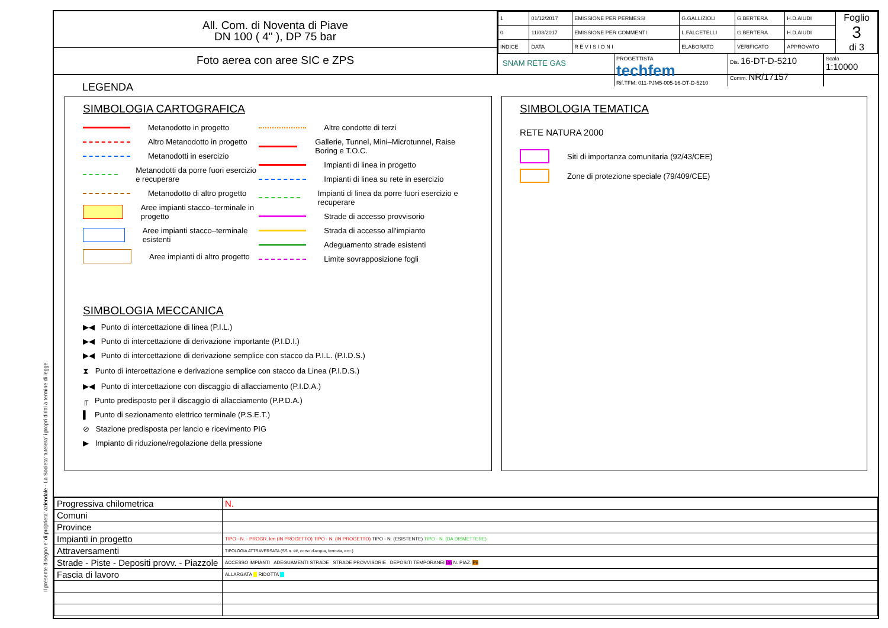Il presente disegno e' di proprieta' aziendale - La Societa' tutelera' i propri diritti a termine di legge.
All. Com. di Noventa di Piave
DN 100 ( 4" ), DP 75 bar
Foto aerea con aree SIC e ZPS
| 1 | 01/12/2017 | EMISSIONE PER PERMESSI | G.GALLIZIOLI | G.BERTERA | H.D.AIUDI | Foglio 3 di 3 |
| 0 | 11/08/2017 | EMISSIONE PER COMMENTI | L.FALCETELLI | G.BERTERA | H.D.AIUDI | |
| INDICE | DATA | R E V I S I O N I | ELABORATO | VERIFICATO | APPROVATO | |
SNAM RETE GAS
PROGETTISTA
techfem
Rif.TFM: 011-PJM5-005-16-DT-D-5210
Dis. 16-DT-D-5210
Comm. NR/17157
Scala
1:10000
LEGENDA
SIMBOLOGIA CARTOGRAFICA
Metanodotto in progetto
Altro Metanodotto in progetto
Metanodotti in esercizio
Metanodotti da porre fuori esercizio e recuperare
Metanodotto di altro progetto
Aree impianti stacco–terminale in progetto
Aree impianti stacco–terminale esistenti
Aree impianti di altro progetto
Altre condotte di terzi
Gallerie, Tunnel, Mini–Microtunnel, Raise Boring e T.O.C.
Impianti di linea in progetto
Impianti di linea su rete in esercizio
Impianti di linea da porre fuori esercizio e recuperare
Strade di accesso provvisorio
Strada di accesso all'impianto
Adeguamento strade esistenti
Limite sovrapposizione fogli
SIMBOLOGIA MECCANICA
▶◀ Punto di intercettazione di linea (P.I.L.)
▶◀ Punto di intercettazione di derivazione importante (P.I.D.I.)
▶◀ Punto di intercettazione di derivazione semplice con stacco da P.I.L. (P.I.D.S.)
⧗ Punto di intercettazione e derivazione semplice con stacco da Linea (P.I.D.S.)
▶◀ Punto di intercettazione con discaggio di allacciamento (P.I.D.A.)
╓ Punto predisposto per il discaggio di allacciamento (P.P.D.A.)
▌ Punto di sezionamento elettrico terminale (P.S.E.T.)
⊘ Stazione predisposta per lancio e ricevimento PIG
▶ Impianto di riduzione/regolazione della pressione
SIMBOLOGIA TEMATICA
RETE NATURA 2000
Siti di importanza comunitaria (92/43/CEE)
Zone di protezione speciale (79/409/CEE)
| Progressiva chilometrica | N. |
| Comuni | |
| Province | |
| Impianti in progetto | TIPO - N. - PROGR. km (IN PROGETTO) TIPO - N. (IN PROGETTO) TIPO - N. (ESISTENTE) TIPO - N. (DA DISMETTERE) |
| Attraversamenti | TIPOLOGIA ATTRAVERSATA (SS n. ##, corso d'acqua, ferrovia, ecc.) |
| Strade - Piste - Depositi provv. - Piazzole | ACCESSO IMPIANTI ADEGUAMENTI STRADE STRADE PROVVISORIE DEPOSITI TEMPORANEI Dn N. PIAZ. Pn |
| Fascia di lavoro | ALLARGATA RIDOTTA |